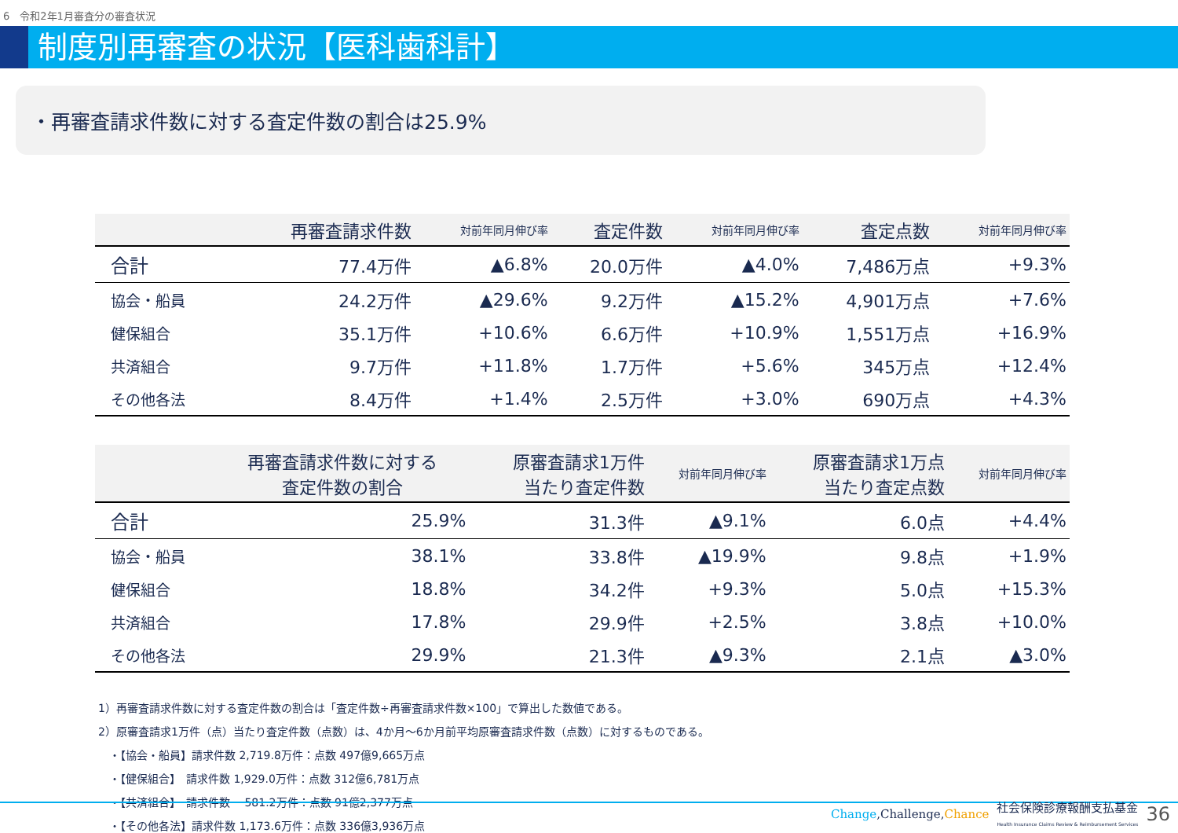6　令和2年1月審査分の審査状況
制度別再審査の状況【医科歯科計】
・再審査請求件数に対する査定件数の割合は25.9%
| | 再審査請求件数 | 対前年同月伸び率 | 査定件数 | 対前年同月伸び率 | 査定点数 | 対前年同月伸び率 |
| --- | --- | --- | --- | --- | --- | --- |
| 合計 | 77.4万件 | ▲6.8% | 20.0万件 | ▲4.0% | 7,486万点 | +9.3% |
| 協会・船員 | 24.2万件 | ▲29.6% | 9.2万件 | ▲15.2% | 4,901万点 | +7.6% |
| 健保組合 | 35.1万件 | +10.6% | 6.6万件 | +10.9% | 1,551万点 | +16.9% |
| 共済組合 | 9.7万件 | +11.8% | 1.7万件 | +5.6% | 345万点 | +12.4% |
| その他各法 | 8.4万件 | +1.4% | 2.5万件 | +3.0% | 690万点 | +4.3% |
| | 再審査請求件数に対する 査定件数の割合 | 原審査請求1万件 当たり査定件数 | 対前年同月伸び率 | 原審査請求1万点 当たり査定点数 | 対前年同月伸び率 |
| --- | --- | --- | --- | --- | --- |
| 合計 | 25.9% | 31.3件 | ▲9.1% | 6.0点 | +4.4% |
| 協会・船員 | 38.1% | 33.8件 | ▲19.9% | 9.8点 | +1.9% |
| 健保組合 | 18.8% | 34.2件 | +9.3% | 5.0点 | +15.3% |
| 共済組合 | 17.8% | 29.9件 | +2.5% | 3.8点 | +10.0% |
| その他各法 | 29.9% | 21.3件 | ▲9.3% | 2.1点 | ▲3.0% |
1）再審査請求件数に対する査定件数の割合は「査定件数÷再審査請求件数×100」で算出した数値である。
2）原審査請求1万件（点）当たり査定件数（点数）は、4か月～6か月前平均原審査請求件数（点数）に対するものである。
　・【協会・船員】請求件数 2,719.8万件：点数 497億9,665万点
　・【健保組合】　請求件数 1,929.0万件：点数 312億6,781万点
　・【共済組合】　請求件数 　581.2万件：点数 91億2,377万点
　・【その他各法】請求件数 1,173.6万件：点数 336億3,936万点
Change,Challenge,Chance 社会保険診療報酬支払基金
Health Insurance Claims Review & Reimbursement Services 36